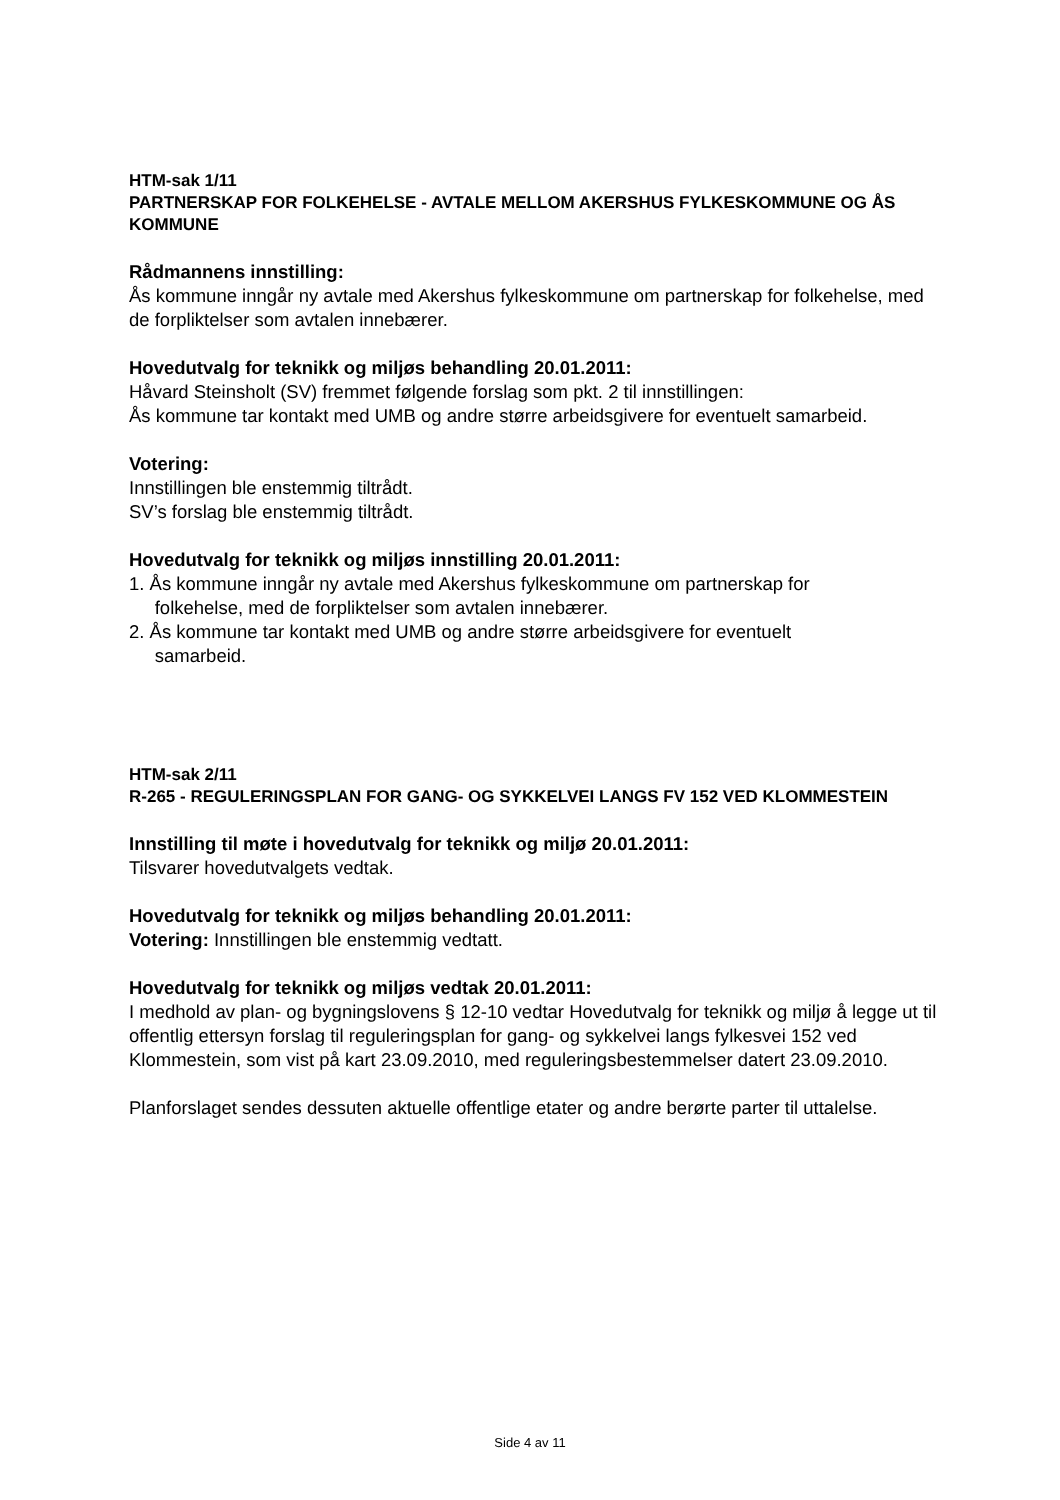HTM-sak 1/11
PARTNERSKAP FOR FOLKEHELSE - AVTALE MELLOM AKERSHUS FYLKESKOMMUNE OG ÅS KOMMUNE
Rådmannens innstilling:
Ås kommune inngår ny avtale med Akershus fylkeskommune om partnerskap for folkehelse, med de forpliktelser som avtalen innebærer.
Hovedutvalg for teknikk og miljøs behandling 20.01.2011:
Håvard Steinsholt (SV) fremmet følgende forslag som pkt. 2 til innstillingen:
Ås kommune tar kontakt med UMB og andre større arbeidsgivere for eventuelt samarbeid.
Votering:
Innstillingen ble enstemmig tiltrådt.
SV’s forslag ble enstemmig tiltrådt.
Hovedutvalg for teknikk og miljøs innstilling 20.01.2011:
1. Ås kommune inngår ny avtale med Akershus fylkeskommune om partnerskap for
folkehelse, med de forpliktelser som avtalen innebærer.
2. Ås kommune tar kontakt med UMB og andre større arbeidsgivere for eventuelt
samarbeid.
HTM-sak 2/11
R-265 - REGULERINGSPLAN FOR GANG- OG SYKKELVEI LANGS FV 152 VED KLOMMESTEIN
Innstilling til møte i hovedutvalg for teknikk og miljø 20.01.2011:
Tilsvarer hovedutvalgets vedtak.
Hovedutvalg for teknikk og miljøs behandling 20.01.2011:
Votering: Innstillingen ble enstemmig vedtatt.
Hovedutvalg for teknikk og miljøs vedtak 20.01.2011:
I medhold av plan- og bygningslovens § 12-10 vedtar Hovedutvalg for teknikk og miljø å legge ut til offentlig ettersyn forslag til reguleringsplan for gang- og sykkelvei langs fylkesvei 152 ved Klommestein, som vist på kart 23.09.2010, med reguleringsbestemmelser datert 23.09.2010.
Planforslaget sendes dessuten aktuelle offentlige etater og andre berørte parter til uttalelse.
Side 4 av 11